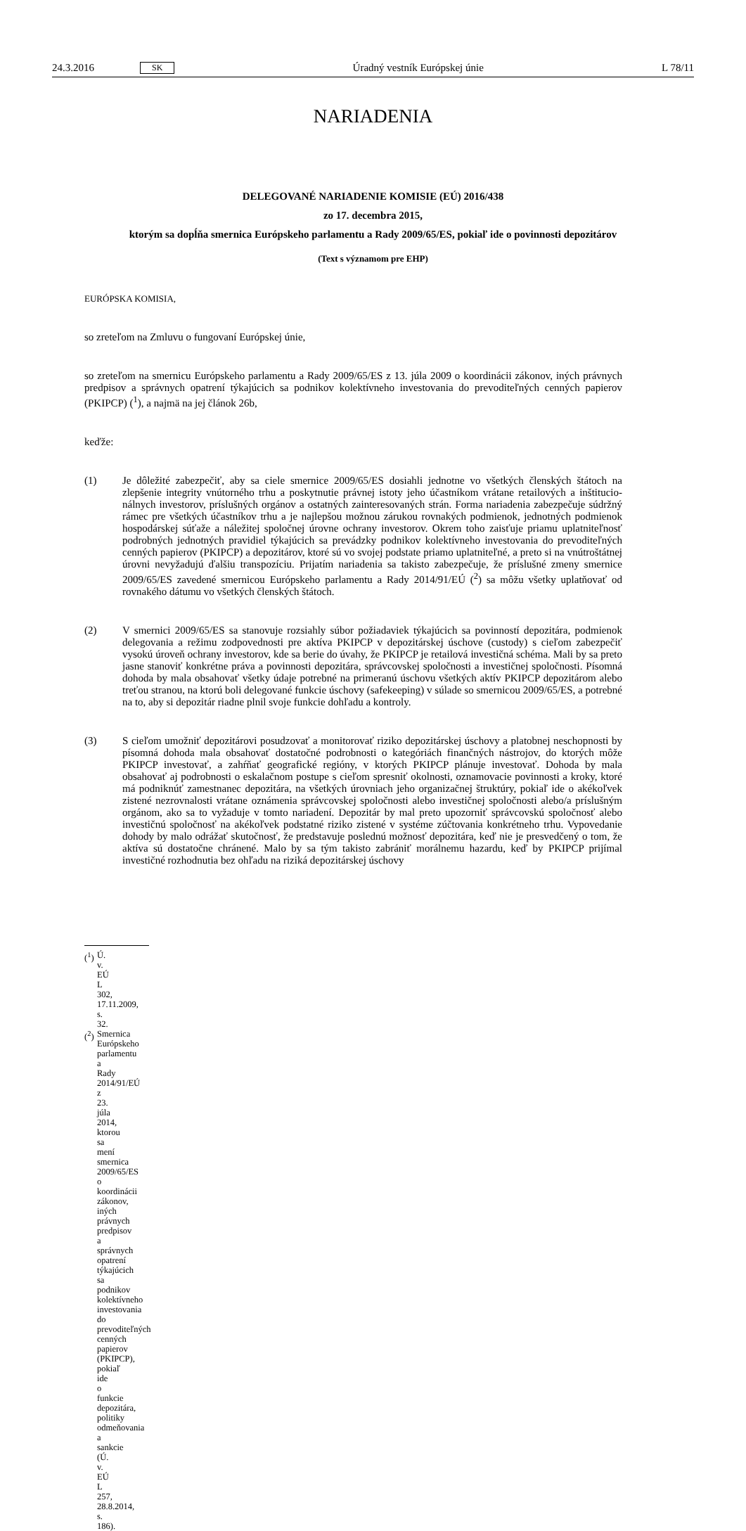24.3.2016 SK Úradný vestník Európskej únie L 78/11
NARIADENIA
DELEGOVANÉ NARIADENIE KOMISIE (EÚ) 2016/438
zo 17. decembra 2015,
ktorým sa dopĺňa smernica Európskeho parlamentu a Rady 2009/65/ES, pokiaľ ide o povinnosti depozitárov
(Text s významom pre EHP)
EURÓPSKA KOMISIA,
so zreteľom na Zmluvu o fungovaní Európskej únie,
so zreteľom na smernicu Európskeho parlamentu a Rady 2009/65/ES z 13. júla 2009 o koordinácii zákonov, iných právnych predpisov a správnych opatrení týkajúcich sa podnikov kolektívneho investovania do prevoditeľných cenných papierov (PKIPCP) (<sup>1</sup>), a najmä na jej článok 26b,
keďže:
(1) Je dôležité zabezpečiť, aby sa ciele smernice 2009/65/ES dosiahli jednotne vo všetkých členských štátoch na zlepšenie integrity vnútorného trhu a poskytnutie právnej istoty jeho účastníkom vrátane retailových a inštitucio­nálnych investorov, príslušných orgánov a ostatných zainteresovaných strán. Forma nariadenia zabezpečuje súdržný rámec pre všetkých účastníkov trhu a je najlepšou možnou zárukou rovnakých podmienok, jednotných podmienok hospodárskej súťaže a náležitej spoločnej úrovne ochrany investorov. Okrem toho zaisťuje priamu uplatniteľnosť podrobných jednotných pravidiel týkajúcich sa prevádzky podnikov kolektívneho investovania do prevoditeľných cenných papierov (PKIPCP) a depozitárov, ktoré sú vo svojej podstate priamo uplatniteľné, a preto si na vnútroštátnej úrovni nevyžadujú ďalšiu transpozíciu. Prijatím nariadenia sa takisto zabezpečuje, že príslušné zmeny smernice 2009/65/ES zavedené smernicou Európskeho parlamentu a Rady 2014/91/EÚ (<sup>2</sup>) sa môžu všetky uplatňovať od rovnakého dátumu vo všetkých členských štátoch.
(2) V smernici 2009/65/ES sa stanovuje rozsiahly súbor požiadaviek týkajúcich sa povinností depozitára, podmienok delegovania a režimu zodpovednosti pre aktíva PKIPCP v depozitárskej úschove (custody) s cieľom zabezpečiť vysokú úroveň ochrany investorov, kde sa berie do úvahy, že PKIPCP je retailová investičná schéma. Mali by sa preto jasne stanoviť konkrétne práva a povinnosti depozitára, správcovskej spoločnosti a investičnej spoločnosti. Písomná dohoda by mala obsahovať všetky údaje potrebné na primeranú úschovu všetkých aktív PKIPCP depozitárom alebo treťou stranou, na ktorú boli delegované funkcie úschovy (safekeeping) v súlade so smernicou 2009/65/ES, a potrebné na to, aby si depozitár riadne plnil svoje funkcie dohľadu a kontroly.
(3) S cieľom umožniť depozitárovi posudzovať a monitorovať riziko depozitárskej úschovy a platobnej neschopnosti by písomná dohoda mala obsahovať dostatočné podrobnosti o kategóriách finančných nástrojov, do ktorých môže PKIPCP investovať, a zahŕňať geografické regióny, v ktorých PKIPCP plánuje investovať. Dohoda by mala obsahovať aj podrobnosti o eskalačnom postupe s cieľom spresniť okolnosti, oznamovacie povinnosti a kroky, ktoré má podniknúť zamestnanec depozitára, na všetkých úrovniach jeho organizačnej štruktúry, pokiaľ ide o akékoľvek zistené nezrovnalosti vrátane oznámenia správcovskej spoločnosti alebo investičnej spoločnosti alebo/a príslušným orgánom, ako sa to vyžaduje v tomto nariadení. Depozitár by mal preto upozorniť správcovskú spoločnosť alebo investičnú spoločnosť na akékoľvek podstatné riziko zistené v systéme zúčtovania konkrétneho trhu. Vypovedanie dohody by malo odrážať skutočnosť, že predstavuje poslednú možnosť depozitára, keď nie je presvedčený o tom, že aktíva sú dostatočne chránené. Malo by sa tým takisto zabrániť morálnemu hazardu, keď by PKIPCP prijímal investičné rozhodnutia bez ohľadu na riziká depozitárskej úschovy
(<sup>1</sup>) Ú. v. EÚ L 302, 17.11.2009, s. 32.
(<sup>2</sup>) Smernica Európskeho parlamentu a Rady 2014/91/EÚ z 23. júla 2014, ktorou sa mení smernica 2009/65/ES o koordinácii zákonov, iných právnych predpisov a správnych opatrení týkajúcich sa podnikov kolektívneho investovania do prevoditeľných cenných papierov (PKIPCP), pokiaľ ide o funkcie depozitára, politiky odmeňovania a sankcie (Ú. v. EÚ L 257, 28.8.2014, s. 186).